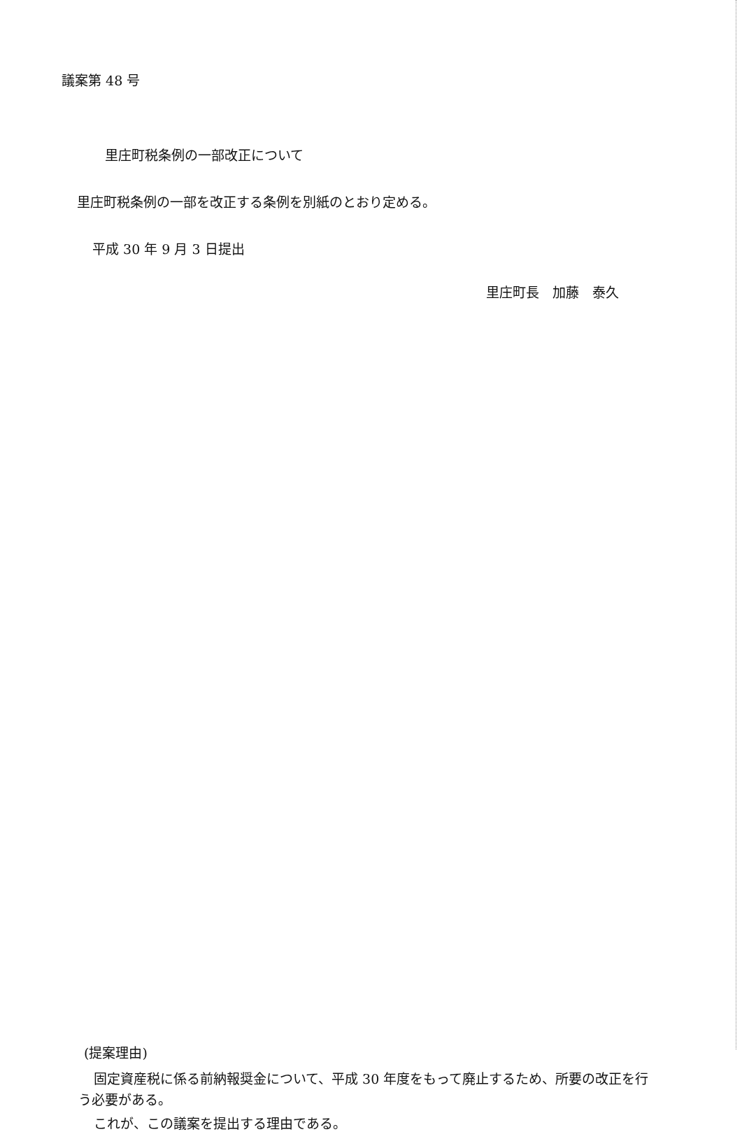議案第 48 号
里庄町税条例の一部改正について
里庄町税条例の一部を改正する条例を別紙のとおり定める。
平成 30 年 9 月 3 日提出
里庄町長　加藤　泰久
(提案理由)
固定資産税に係る前納報奨金について、平成 30 年度をもって廃止するため、所要の改正を行う必要がある。
これが、この議案を提出する理由である。